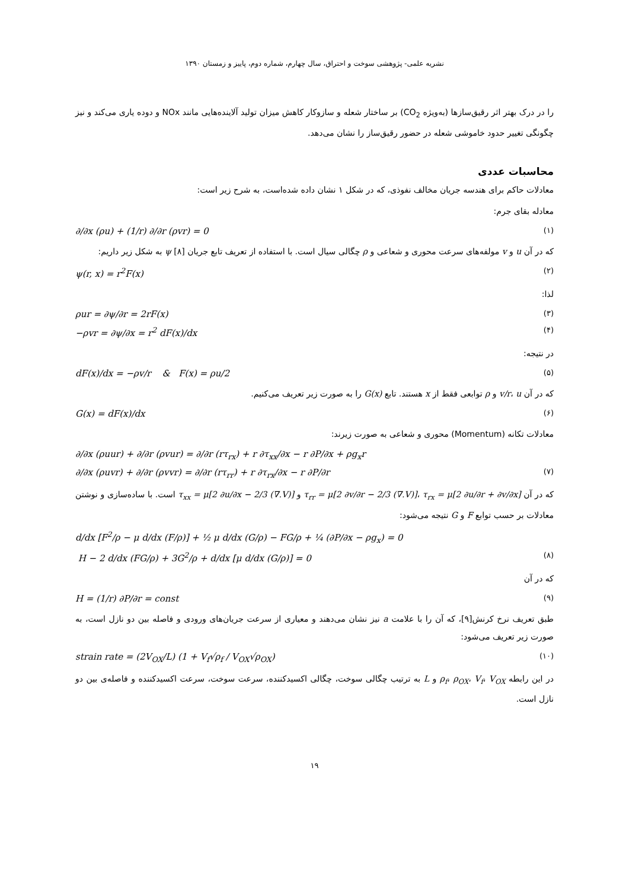نشریه علمی- پژوهشی سوخت و احتراق، سال چهارم، شماره دوم، پاییز و زمستان ۱۳۹۰
را در درک بهتر اثر رقیق‌سازها (به‌ویژه CO<sub>2</sub>) بر ساختار شعله و سازوکار کاهش میزان تولید آلاینده‌هایی مانند NOx و دوده یاری می‌کند و نیز چگونگی تغییر حدود خاموشی شعله در حضور رقیق‌ساز را نشان می‌دهد.
محاسبات عددی
معادلات حاکم برای هندسه جریان مخالف نفوذی، که در شکل ۱ نشان داده شده‌است، به شرح زیر است:
معادله بقای جرم:
∂/∂x (ρu) + (1/r) ∂/∂r (ρvr) = 0 (۱)
که در آن u و v مولفه‌های سرعت محوری و شعاعی و ρ چگالی سیال است. با استفاده از تعریف تابع جریان ψ [۸] به شکل زیر داریم:
ψ(r, x) = r<sup>2</sup>F(x) (۲)
لذا:
ρur = ∂ψ/∂r = 2rF(x) (۳)
−ρvr = ∂ψ/∂x = r<sup>2</sup> dF(x)/dx (۴)
در نتیجه:
dF(x)/dx = −ρv/r & F(x) = ρu/2 (۵)
که در آن v/r، u و ρ توابعی فقط از x هستند. تابع G(x) را به صورت زیر تعریف می‌کنیم.
G(x) = dF(x)/dx (۶)
معادلات تکانه (Momentum) محوری و شعاعی به صورت زیرند:
∂/∂x (ρuur) + ∂/∂r (ρvur) = ∂/∂r (rτ<sub>rx</sub>) + r ∂τ<sub>xx</sub>/∂x − r ∂P/∂x + ρg<sub>x</sub>r
∂/∂x (ρuvr) + ∂/∂r (ρvvr) = ∂/∂r (rτ<sub>rr</sub>) + r ∂τ<sub>rx</sub>/∂x − r ∂P/∂r (۷)
که در آن τ<sub>rr</sub> = μ[2 ∂v/∂r − 2/3 (∇.V)]، τ<sub>rx</sub> = μ[2 ∂u/∂r + ∂v/∂x] و τ<sub>xx</sub> = μ[2 ∂u/∂x − 2/3 (∇.V)] است. با ساده‌سازی و نوشتن معادلات بر حسب توابع F و G نتیجه می‌شود:
d/dx [F<sup>2</sup>/ρ − μ d/dx (F/ρ)] + ½ μ d/dx (G/ρ) − FG/ρ + ¼ (∂P/∂x − ρg<sub>x</sub>) = 0
H − 2 d/dx (FG/ρ) + 3G<sup>2</sup>/ρ + d/dx [μ d/dx (G/ρ)] = 0 (۸)
که در آن
H = (1/r) ∂P/∂r = const (۹)
طبق تعریف نرخ کرنش[۹]، که آن را با علامت a نیز نشان می‌دهند و معیاری از سرعت جریان‌های ورودی و فاصله بین دو نازل است، به صورت زیر تعریف می‌شود:
strain rate = (2V<sub>OX</sub>/L) (1 + V<sub>f</sub>√ρ<sub>f</sub> / V<sub>OX</sub>√ρ<sub>OX</sub>) (۱۰)
در این رابطه ρ<sub>f</sub>، ρ<sub>OX</sub>، V<sub>f</sub>، V<sub>OX</sub> و L به ترتیب چگالی سوخت، چگالی اکسیدکننده، سرعت سوخت، سرعت اکسیدکننده و فاصله‌ی بین دو نازل است.
۱۹